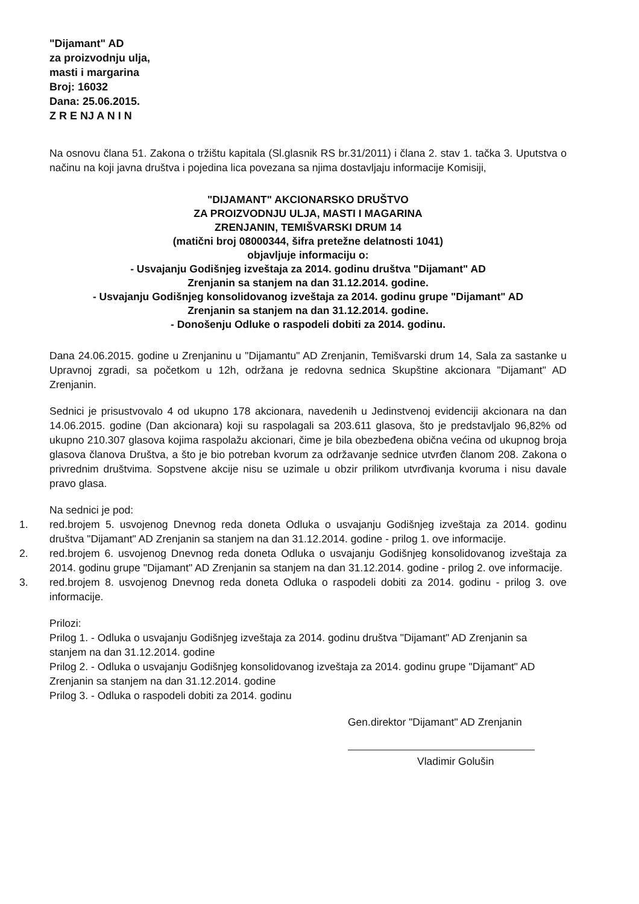"Dijamant" AD
za proizvodnju ulja,
masti i margarina
Broj: 16032
Dana: 25.06.2015.
Z R E NJ A N I N
Na osnovu člana 51. Zakona o tržištu kapitala (Sl.glasnik RS br.31/2011) i člana 2. stav 1. tačka 3. Uputstva o načinu na koji javna društva i pojedina lica povezana sa njima dostavljaju informacije Komisiji,
"DIJAMANT" AKCIONARSKO DRUŠTVO
ZA PROIZVODNJU ULJA, MASTI I MAGARINA
ZRENJANIN, TEMIŠVARSKI DRUM 14
(matični broj 08000344, šifra pretežne delatnosti 1041)
objavljuje informaciju o:
- Usvajanju Godišnjeg izveštaja za 2014. godinu društva "Dijamant" AD
Zrenjanin sa stanjem na dan 31.12.2014. godine.
- Usvajanju Godišnjeg konsolidovanog izveštaja za 2014. godinu grupe "Dijamant" AD
Zrenjanin sa stanjem na dan 31.12.2014. godine.
- Donošenju Odluke o raspodeli dobiti za 2014. godinu.
Dana 24.06.2015. godine u Zrenjaninu u "Dijamantu" AD Zrenjanin, Temišvarski drum 14, Sala za sastanke u Upravnoj zgradi, sa početkom u 12h, održana je redovna sednica Skupštine akcionara "Dijamant" AD Zrenjanin.
Sednici je prisustvovalo 4 od ukupno 178 akcionara, navedenih u Jedinstvenoj evidenciji akcionara na dan 14.06.2015. godine (Dan akcionara) koji su raspolagali sa 203.611 glasova, što je predstavljalo 96,82% od ukupno 210.307 glasova kojima raspolažu akcionari, čime je bila obezbeđena obična većina od ukupnog broja glasova članova Društva, a što je bio potreban kvorum za održavanje sednice utvrđen članom 208. Zakona o privrednim društvima. Sopstvene akcije nisu se uzimale u obzir prilikom utvrđivanja kvoruma i nisu davale pravo glasa.
Na sednici je pod:
1. red.brojem 5. usvojenog Dnevnog reda doneta Odluka o usvajanju Godišnjeg izveštaja za 2014. godinu društva "Dijamant" AD Zrenjanin sa stanjem na dan 31.12.2014. godine - prilog 1. ove informacije.
2. red.brojem 6. usvojenog Dnevnog reda doneta Odluka o usvajanju Godišnjeg konsolidovanog izveštaja za 2014. godinu grupe "Dijamant" AD Zrenjanin sa stanjem na dan 31.12.2014. godine - prilog 2. ove informacije.
3. red.brojem 8. usvojenog Dnevnog reda doneta Odluka o raspodeli dobiti za 2014. godinu - prilog 3. ove informacije.
Prilozi:
Prilog 1. - Odluka o usvajanju Godišnjeg izveštaja za 2014. godinu društva "Dijamant" AD Zrenjanin sa stanjem na dan 31.12.2014. godine
Prilog 2. - Odluka o usvajanju Godišnjeg konsolidovanog izveštaja za 2014. godinu grupe "Dijamant" AD Zrenjanin sa stanjem na dan 31.12.2014. godine
Prilog 3. - Odluka o raspodeli dobiti za 2014. godinu
Gen.direktor "Dijamant" AD Zrenjanin
Vladimir Golušin